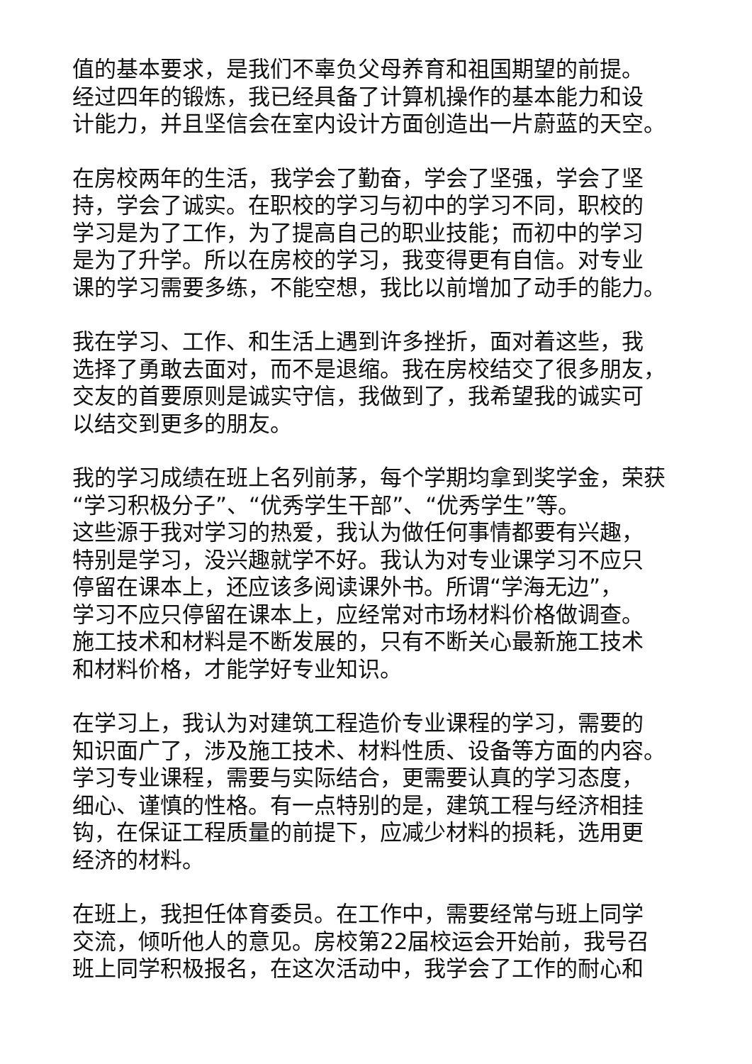值的基本要求，是我们不辜负父母养育和祖国期望的前提。
经过四年的锻炼，我已经具备了计算机操作的基本能力和设
计能力，并且坚信会在室内设计方面创造出一片蔚蓝的天空。
在房校两年的生活，我学会了勤奋，学会了坚强，学会了坚
持，学会了诚实。在职校的学习与初中的学习不同，职校的
学习是为了工作，为了提高自己的职业技能；而初中的学习
是为了升学。所以在房校的学习，我变得更有自信。对专业
课的学习需要多练，不能空想，我比以前增加了动手的能力。
我在学习、工作、和生活上遇到许多挫折，面对着这些，我
选择了勇敢去面对，而不是退缩。我在房校结交了很多朋友，
交友的首要原则是诚实守信，我做到了，我希望我的诚实可
以结交到更多的朋友。
我的学习成绩在班上名列前茅，每个学期均拿到奖学金，荣获
“学习积极分子”、“优秀学生干部”、“优秀学生”等。
这些源于我对学习的热爱，我认为做任何事情都要有兴趣，
特别是学习，没兴趣就学不好。我认为对专业课学习不应只
停留在课本上，还应该多阅读课外书。所谓“学海无边”，
学习不应只停留在课本上，应经常对市场材料价格做调查。
施工技术和材料是不断发展的，只有不断关心最新施工技术
和材料价格，才能学好专业知识。
在学习上，我认为对建筑工程造价专业课程的学习，需要的
知识面广了，涉及施工技术、材料性质、设备等方面的内容。
学习专业课程，需要与实际结合，更需要认真的学习态度，
细心、谨慎的性格。有一点特别的是，建筑工程与经济相挂
钩，在保证工程质量的前提下，应减少材料的损耗，选用更
经济的材料。
在班上，我担任体育委员。在工作中，需要经常与班上同学
交流，倾听他人的意见。房校第22届校运会开始前，我号召
班上同学积极报名，在这次活动中，我学会了工作的耐心和